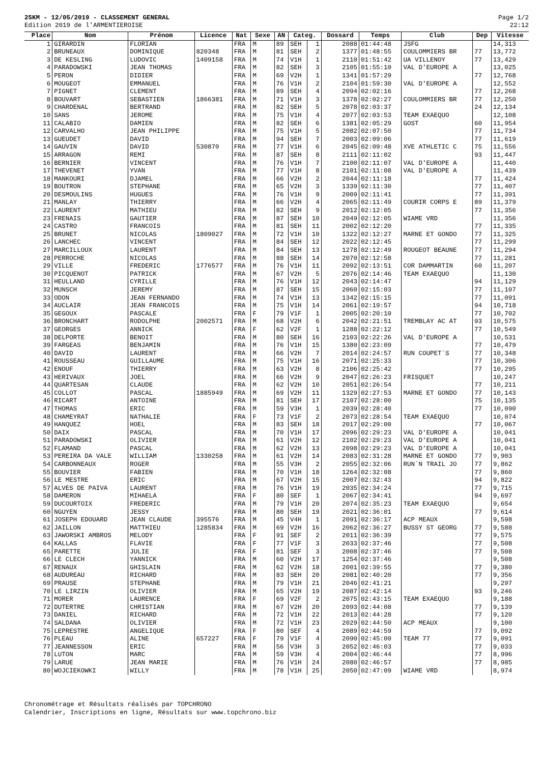25KM - 12/05/2019 - CLASSEMENT GENERAL
Edition 2019 de l'ARMENTIEROISE
Page 1/2
22:12
| Place | Nom | Prénom | Licence | Nat | Sexe | AN | Categ. | | Dossard | Temps | Club | Dep | Vitesse |
| --- | --- | --- | --- | --- | --- | --- | --- | --- | --- | --- | --- | --- | --- |
| 1 | GIRARDIN | FLORIAN | | FRA | M | 89 | SEH | 1 | 2088 | 01:44:48 | JSFG | | 14,313 |
| 2 | BRUNEAUX | DOMINIQUE | 820348 | FRA | M | 81 | SEH | 2 | 1377 | 01:48:55 | COULOMMIERS BR | 77 | 13,772 |
| 3 | DE KESLING | LUDOVIC | 1409158 | FRA | M | 74 | V1H | 1 | 2110 | 01:51:42 | UA VILLENOY | 77 | 13,429 |
| 4 | PARADOWSKI | JEAN THOMAS | | FRA | M | 82 | SEH | 3 | 2105 | 01:55:10 | VAL D'EUROPE A | | 13,025 |
| 5 | PERON | DIDIER | | FRA | M | 69 | V2H | 1 | 1341 | 01:57:29 | | 77 | 12,768 |
| 6 | MOUGEOT | EMMANUEL | | FRA | M | 76 | V1H | 2 | 2104 | 01:59:30 | VAL D'EUROPE A | | 12,552 |
| 7 | PIGNET | CLEMENT | | FRA | M | 89 | SEH | 4 | 2094 | 02:02:16 | | 77 | 12,268 |
| 8 | BOUVART | SEBASTIEN | 1866381 | FRA | M | 71 | V1H | 3 | 1378 | 02:02:27 | COULOMMIERS BR | 77 | 12,250 |
| 9 | CHARDENAL | BERTRAND | | FRA | M | 82 | SEH | 5 | 2078 | 02:03:37 | | 24 | 12,134 |
| 10 | SANS | JEROME | | FRA | M | 75 | V1H | 4 | 2077 | 02:03:53 | TEAM EXAEQUO | | 12,108 |
| 11 | CALABIO | DAMIEN | | FRA | M | 82 | SEH | 6 | 1381 | 02:05:29 | GOST | 60 | 11,954 |
| 12 | CARVALHO | JEAN PHILIPPE | | FRA | M | 75 | V1H | 5 | 2082 | 02:07:50 | | 77 | 11,734 |
| 13 | GUEUDET | DAVID | | FRA | M | 94 | SEH | 7 | 2003 | 02:09:06 | | 77 | 11,619 |
| 14 | GAUVIN | DAVID | 530870 | FRA | M | 77 | V1H | 6 | 2045 | 02:09:48 | XVE ATHLETIC C | 75 | 11,556 |
| 15 | ARRAGON | REMI | | FRA | M | 87 | SEH | 8 | 2111 | 02:11:02 | | 93 | 11,447 |
| 16 | BERNIER | VINCENT | | FRA | M | 76 | V1H | 7 | 2100 | 02:11:07 | VAL D'EUROPE A | | 11,440 |
| 17 | THEVENET | YVAN | | FRA | M | 77 | V1H | 8 | 2101 | 02:11:08 | VAL D'EUROPE A | | 11,439 |
| 18 | MANKOURI | DJAMEL | | FRA | M | 66 | V2H | 2 | 2044 | 02:11:18 | | 77 | 11,424 |
| 19 | BOUTRON | STEPHANE | | FRA | M | 65 | V2H | 3 | 1339 | 02:11:30 | | 77 | 11,407 |
| 20 | DESMOULINS | HUGUES | | FRA | M | 76 | V1H | 9 | 2009 | 02:11:41 | | 77 | 11,391 |
| 21 | MANLAY | THIERRY | | FRA | M | 66 | V2H | 4 | 2065 | 02:11:49 | COURIR CORPS E | 89 | 11,379 |
| 22 | LAURENT | MATHIEU | | FRA | M | 82 | SEH | 9 | 2012 | 02:12:05 | | 77 | 11,356 |
| 23 | FRENAIS | GAUTIER | | FRA | M | 87 | SEH | 10 | 2049 | 02:12:05 | WIAME VRD | | 11,356 |
| 24 | CASTRO | FRANCOIS | | FRA | M | 81 | SEH | 11 | 2002 | 02:12:20 | | 77 | 11,335 |
| 25 | BRUNET | NICOLAS | 1809027 | FRA | M | 72 | V1H | 10 | 1322 | 02:12:27 | MARNE ET GONDO | 77 | 11,325 |
| 26 | LANCHEC | VINCENT | | FRA | M | 84 | SEH | 12 | 2022 | 02:12:45 | | 77 | 11,299 |
| 27 | MARCILLOUX | LAURENT | | FRA | M | 84 | SEH | 13 | 1278 | 02:12:49 | ROUGEOT BEAUNE | 77 | 11,294 |
| 28 | PERROCHE | NICOLAS | | FRA | M | 88 | SEH | 14 | 2070 | 02:12:58 | | 77 | 11,281 |
| 29 | VILLE | FREDERIC | 1776577 | FRA | M | 76 | V1H | 11 | 2092 | 02:13:51 | COR DAMMARTIN | 60 | 11,207 |
| 30 | PICQUENOT | PATRICK | | FRA | M | 67 | V2H | 5 | 2076 | 02:14:46 | TEAM EXAEQUO | | 11,130 |
| 31 | HEULLAND | CYRILLE | | FRA | M | 76 | V1H | 12 | 2043 | 02:14:47 | | 94 | 11,129 |
| 32 | MUNSCH | JEREMY | | FRA | M | 87 | SEH | 15 | 2060 | 02:15:03 | | 77 | 11,107 |
| 33 | ODON | JEAN FERNANDO | | FRA | M | 74 | V1H | 13 | 1342 | 02:15:15 | | 77 | 11,091 |
| 34 | AUCLAIR | JEAN FRANCOIS | | FRA | M | 75 | V1H | 14 | 2061 | 02:19:57 | | 94 | 10,718 |
| 35 | GEGOUX | PASCALE | | FRA | F | 79 | V1F | 1 | 2005 | 02:20:10 | | 77 | 10,702 |
| 36 | BRONCHART | RODOLPHE | 2002571 | FRA | M | 68 | V2H | 6 | 2042 | 02:21:51 | TREMBLAY AC AT | 93 | 10,575 |
| 37 | GEORGES | ANNICK | | FRA | F | 62 | V2F | 1 | 1288 | 02:22:12 | | 77 | 10,549 |
| 38 | DELPORTE | BENOIT | | FRA | M | 80 | SEH | 16 | 2103 | 02:22:26 | VAL D'EUROPE A | | 10,531 |
| 39 | FARGEAS | BENJAMIN | | FRA | M | 76 | V1H | 15 | 1380 | 02:23:09 | | 77 | 10,479 |
| 40 | DAVID | LAURENT | | FRA | M | 66 | V2H | 7 | 2014 | 02:24:57 | RUN COUPET`S | 77 | 10,348 |
| 41 | ROUSSEAU | GUILLAUME | | FRA | M | 75 | V1H | 16 | 2071 | 02:25:33 | | 77 | 10,306 |
| 42 | ENOUF | THIERRY | | FRA | M | 63 | V2H | 8 | 2106 | 02:25:42 | | 77 | 10,295 |
| 43 | HERIVAUX | JOEL | | FRA | M | 66 | V2H | 9 | 2047 | 02:26:23 | FRISQUET | | 10,247 |
| 44 | QUARTESAN | CLAUDE | | FRA | M | 62 | V2H | 10 | 2051 | 02:26:54 | | 77 | 10,211 |
| 45 | COLLOT | PASCAL | 1885949 | FRA | M | 69 | V2H | 11 | 1329 | 02:27:53 | MARNE ET GONDO | 77 | 10,143 |
| 46 | RICART | ANTOINE | | FRA | M | 81 | SEH | 17 | 2107 | 02:28:00 | | 75 | 10,135 |
| 47 | THOMAS | ERIC | | FRA | M | 59 | V3H | 1 | 2039 | 02:28:40 | | 77 | 10,090 |
| 48 | CHAMEYRAT | NATHALIE | | FRA | F | 73 | V1F | 2 | 2073 | 02:28:54 | TEAM EXAEQUO | | 10,074 |
| 49 | HANQUEZ | HOEL | | FRA | M | 83 | SEH | 18 | 2017 | 02:29:00 | | 77 | 10,067 |
| 50 | DAIX | PASCAL | | FRA | M | 70 | V1H | 17 | 2096 | 02:29:23 | VAL D'EUROPE A | | 10,041 |
| 51 | PARADOWSKI | OLIVIER | | FRA | M | 61 | V2H | 12 | 2102 | 02:29:23 | VAL D'EUROPE A | | 10,041 |
| 52 | FLAMAND | PASCAL | | FRA | M | 62 | V2H | 13 | 2098 | 02:29:23 | VAL D'EUROPE A | | 10,041 |
| 53 | PEREIRA DA VALE | WILLIAM | 1330258 | FRA | M | 61 | V2H | 14 | 2083 | 02:31:28 | MARNE ET GONDO | 77 | 9,903 |
| 54 | CARBONNEAUX | ROGER | | FRA | M | 55 | V3H | 2 | 2055 | 02:32:06 | RUN`N TRAIL JO | 77 | 9,862 |
| 55 | BOUVIER | FABIEN | | FRA | M | 70 | V1H | 18 | 1264 | 02:32:08 | | 77 | 9,860 |
| 56 | LE MESTRE | ERIC | | FRA | M | 67 | V2H | 15 | 2007 | 02:32:43 | | 94 | 9,822 |
| 57 | ALVES DE PAIVA | LAURENT | | FRA | M | 76 | V1H | 19 | 2035 | 02:34:24 | | 77 | 9,715 |
| 58 | DAMERON | MIHAELA | | FRA | F | 80 | SEF | 1 | 2067 | 02:34:41 | | 94 | 9,697 |
| 59 | DUCOURTOIX | FREDERIC | | FRA | M | 79 | V1H | 20 | 2074 | 02:35:23 | TEAM EXAEQUO | | 9,654 |
| 60 | NGUYEN | JESSY | | FRA | M | 80 | SEH | 19 | 2021 | 02:36:01 | | 77 | 9,614 |
| 61 | JOSEPH EDOUARD | JEAN CLAUDE | 395576 | FRA | M | 45 | V4H | 1 | 2091 | 02:36:17 | ACP MEAUX | | 9,598 |
| 62 | JAILLON | MATTHIEU | 1285834 | FRA | M | 69 | V2H | 16 | 2062 | 02:36:27 | BUSSY ST GEORG | 77 | 9,588 |
| 63 | JAWORSKI AMBROS | MELODY | | FRA | F | 91 | SEF | 2 | 2011 | 02:36:39 | | 77 | 9,575 |
| 64 | KALLAS | FLAVIE | | FRA | F | 77 | V1F | 3 | 2033 | 02:37:46 | | 77 | 9,508 |
| 65 | PARETTE | JULIE | | FRA | F | 81 | SEF | 3 | 2008 | 02:37:46 | | 77 | 9,508 |
| 66 | LE CLECH | YANNICK | | FRA | M | 60 | V2H | 17 | 1254 | 02:37:46 | | | 9,508 |
| 67 | RENAUX | GHISLAIN | | FRA | M | 62 | V2H | 18 | 2001 | 02:39:55 | | 77 | 9,380 |
| 68 | AUDUREAU | RICHARD | | FRA | M | 83 | SEH | 20 | 2081 | 02:40:20 | | 77 | 9,356 |
| 69 | PRAUSE | STEPHANE | | FRA | M | 79 | V1H | 21 | 2046 | 02:41:21 | | | 9,297 |
| 70 | LE LIRZIN | OLIVIER | | FRA | M | 65 | V2H | 19 | 2087 | 02:42:14 | | 93 | 9,246 |
| 71 | MORER | LAURENCE | | FRA | F | 69 | V2F | 2 | 2075 | 02:43:15 | TEAM EXAEQUO | | 9,188 |
| 72 | DUTERTRE | CHRISTIAN | | FRA | M | 67 | V2H | 20 | 2093 | 02:44:08 | | 77 | 9,139 |
| 73 | DANIEL | RICHARD | | FRA | M | 72 | V1H | 22 | 2013 | 02:44:28 | | 77 | 9,120 |
| 74 | SALDANA | OLIVIER | | FRA | M | 72 | V1H | 23 | 2029 | 02:44:50 | ACP MEAUX | | 9,100 |
| 75 | LEPRESTRE | ANGELIQUE | | FRA | F | 80 | SEF | 4 | 2089 | 02:44:59 | | 77 | 9,092 |
| 76 | PLEAU | ALINE | 657227 | FRA | F | 79 | V1F | 4 | 2090 | 02:45:00 | TEAM 77 | 77 | 9,091 |
| 77 | JEANNESSON | ERIC | | FRA | M | 56 | V3H | 3 | 2052 | 02:46:03 | | 77 | 9,033 |
| 78 | LUTON | MARC | | FRA | M | 59 | V3H | 4 | 2004 | 02:46:44 | | 77 | 8,996 |
| 79 | LARUE | JEAN MARIE | | FRA | M | 76 | V1H | 24 | 2080 | 02:46:57 | | 77 | 8,985 |
| 80 | WOJCIEKOWKI | WILLY | | FRA | M | 78 | V1H | 25 | 2050 | 02:47:09 | WIAME VRD | | 8,974 |
Chronométrage et Résultats réalisés par TOPCHRONO
Calendrier, Inscriptions en ligne, Résultats sur www.topchrono.biz